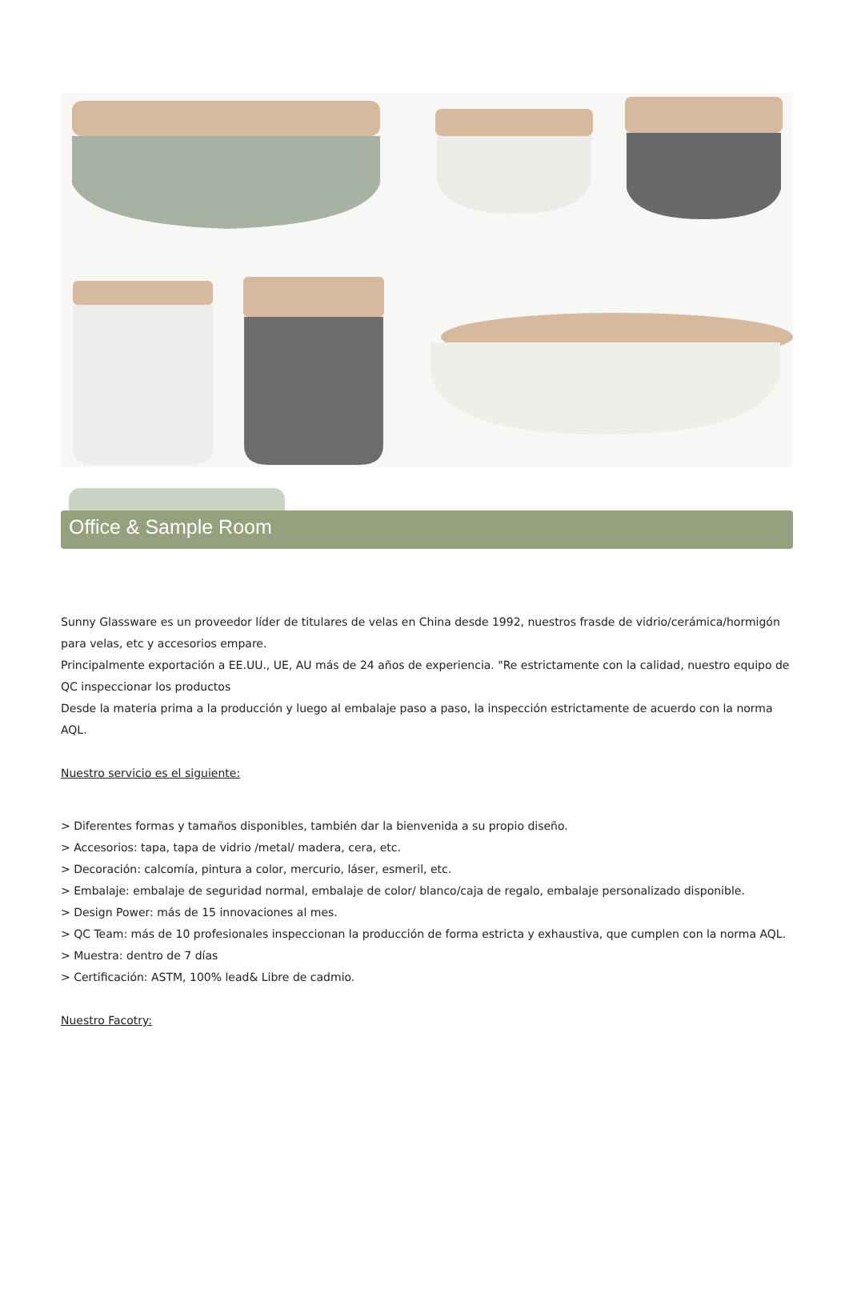Office & Sample Room
Sunny Glassware es un proveedor líder de titulares de velas en China desde 1992, nuestros frasde de vidrio/cerámica/hormigón para velas, etc y accesorios empare.
Principalmente exportación a EE.UU., UE, AU más de 24 años de experiencia. "Re estrictamente con la calidad, nuestro equipo de QC inspeccionar los productos
Desde la materia prima a la producción y luego al embalaje paso a paso, la inspección estrictamente de acuerdo con la norma AQL.
Nuestro servicio es el siguiente:
> Diferentes formas y tamaños disponibles, también dar la bienvenida a su propio diseño.
> Accesorios: tapa, tapa de vidrio /metal/ madera, cera, etc.
> Decoración: calcomía, pintura a color, mercurio, láser, esmeril, etc.
> Embalaje: embalaje de seguridad normal, embalaje de color/ blanco/caja de regalo, embalaje personalizado disponible.
> Design Power: más de 15 innovaciones al mes.
> QC Team: más de 10 profesionales inspeccionan la producción de forma estricta y exhaustiva, que cumplen con la norma AQL.
> Muestra: dentro de 7 días
> Certificación: ASTM, 100% lead& Libre de cadmio.
Nuestro Facotry: